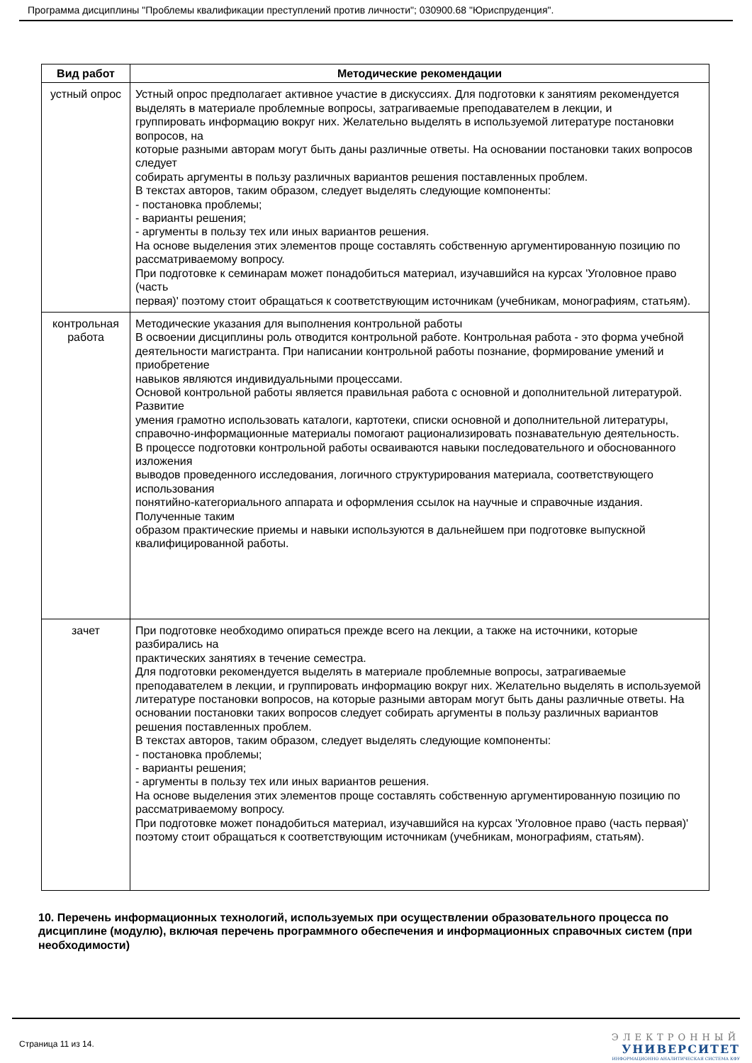Программа дисциплины "Проблемы квалификации преступлений против личности"; 030900.68 "Юриспруденция".
| Вид работ | Методические рекомендации |
| --- | --- |
| устный опрос | Устный опрос предполагает активное участие в дискуссиях. Для подготовки к занятиям рекомендуется выделять в материале проблемные вопросы, затрагиваемые преподавателем в лекции, и группировать информацию вокруг них. Желательно выделять в используемой литературе постановки вопросов, на которые разными авторам могут быть даны различные ответы. На основании постановки таких вопросов следует собирать аргументы в пользу различных вариантов решения поставленных проблем. В текстах авторов, таким образом, следует выделять следующие компоненты: - постановка проблемы; - варианты решения; - аргументы в пользу тех или иных вариантов решения. На основе выделения этих элементов проще составлять собственную аргументированную позицию по рассматриваемому вопросу. При подготовке к семинарам может понадобиться материал, изучавшийся на курсах 'Уголовное право (часть первая)' поэтому стоит обращаться к соответствующим источникам (учебникам, монографиям, статьям). |
| контрольная работа | Методические указания для выполнения контрольной работы В освоении дисциплины роль отводится контрольной работе. Контрольная работа - это форма учебной деятельности магистранта. При написании контрольной работы познание, формирование умений и приобретение навыков являются индивидуальными процессами. Основой контрольной работы является правильная работа с основной и дополнительной литературой. Развитие умения грамотно использовать каталоги, картотеки, списки основной и дополнительной литературы, справочно-информационные материалы помогают рационализировать познавательную деятельность. В процессе подготовки контрольной работы осваиваются навыки последовательного и обоснованного изложения выводов проведенного исследования, логичного структурирования материала, соответствующего использования понятийно-категориального аппарата и оформления ссылок на научные и справочные издания. Полученные таким образом практические приемы и навыки используются в дальнейшем при подготовке выпускной квалифицированной работы. |
| зачет | При подготовке необходимо опираться прежде всего на лекции, а также на источники, которые разбирались на практических занятиях в течение семестра. Для подготовки рекомендуется выделять в материале проблемные вопросы, затрагиваемые преподавателем в лекции, и группировать информацию вокруг них. Желательно выделять в используемой литературе постановки вопросов, на которые разными авторам могут быть даны различные ответы. На основании постановки таких вопросов следует собирать аргументы в пользу различных вариантов решения поставленных проблем. В текстах авторов, таким образом, следует выделять следующие компоненты: - постановка проблемы; - варианты решения; - аргументы в пользу тех или иных вариантов решения. На основе выделения этих элементов проще составлять собственную аргументированную позицию по рассматриваемому вопросу. При подготовке может понадобиться материал, изучавшийся на курсах 'Уголовное право (часть первая)' поэтому стоит обращаться к соответствующим источникам (учебникам, монографиям, статьям). |
10. Перечень информационных технологий, используемых при осуществлении образовательного процесса по дисциплине (модулю), включая перечень программного обеспечения и информационных справочных систем (при необходимости)
Страница 11 из 14.
ЭЛЕКТРОННЫЙ
УНИВЕРСИТЕТ
ИНФОРМАЦИОННО АНАЛИТИЧЕСКАЯ СИСТЕМА КФУ